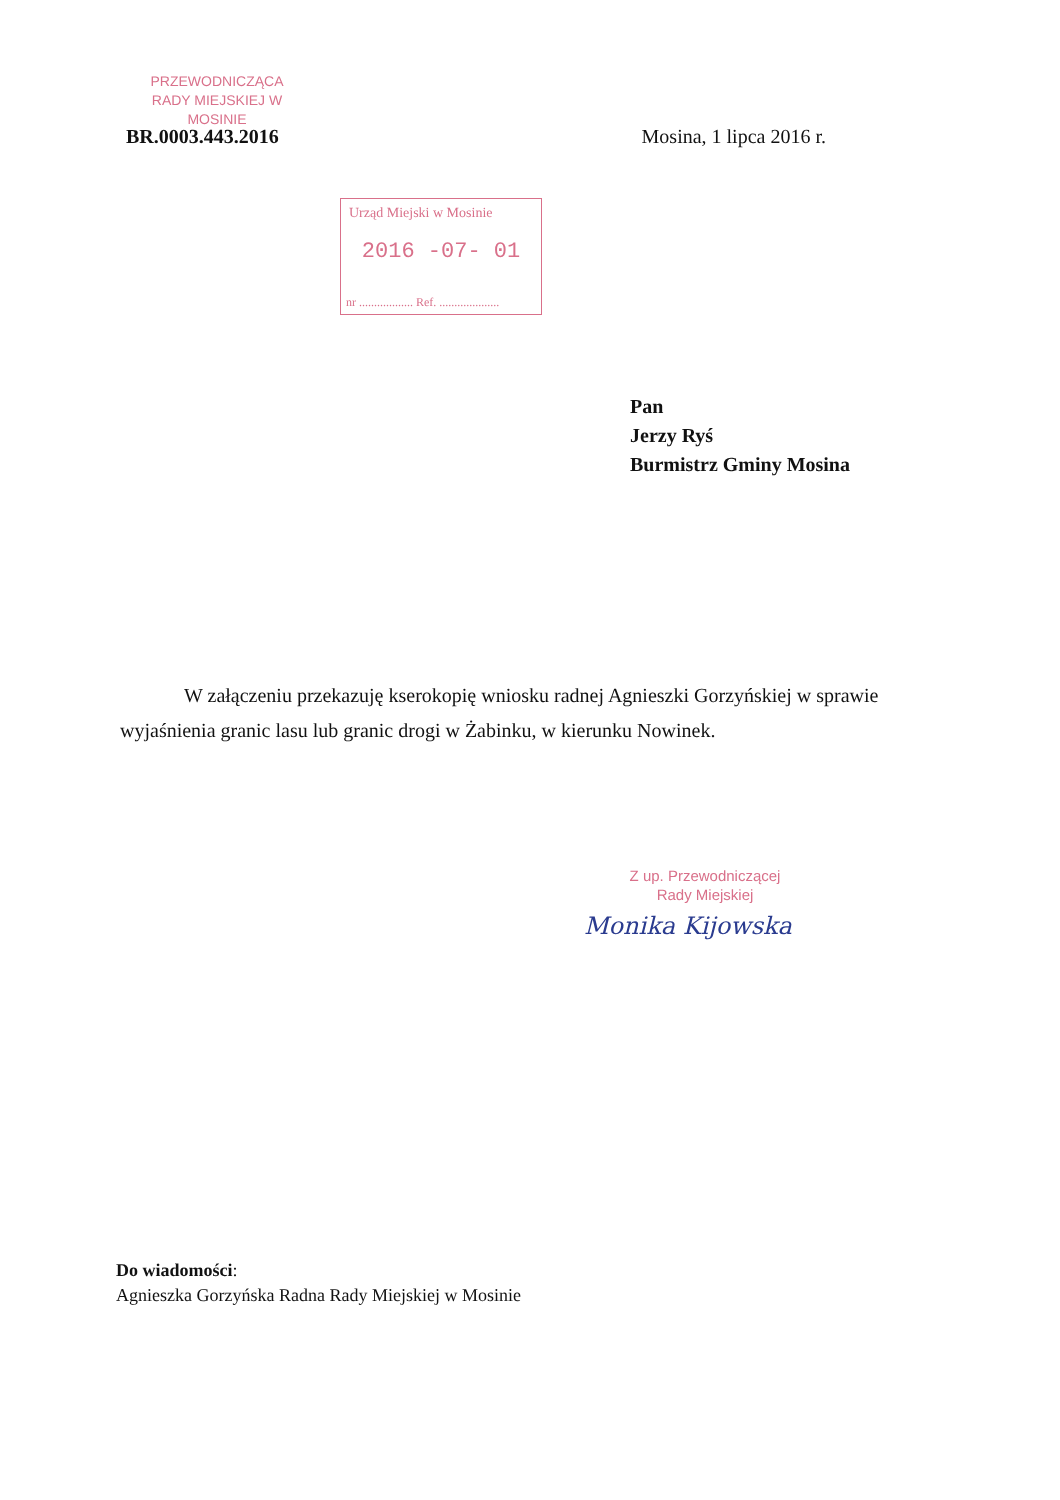PRZEWODNICZĄCA
RADY MIEJSKIEJ W MOSINIE
BR.0003.443.2016 Mosina, 1 lipca 2016 r.
Urząd Miejski w Mosinie
2016 -07- 01
nr .................. Ref. ....................
Pan
Jerzy Ryś
Burmistrz Gminy Mosina
W załączeniu przekazuję kserokopię wniosku radnej Agnieszki Gorzyńskiej w sprawie wyjaśnienia granic lasu lub granic drogi w Żabinku, w kierunku Nowinek.
Z up. Przewodniczącej
Rady Miejskiej
Monika Kijowska
Do wiadomości:
Agnieszka Gorzyńska Radna Rady Miejskiej w Mosinie